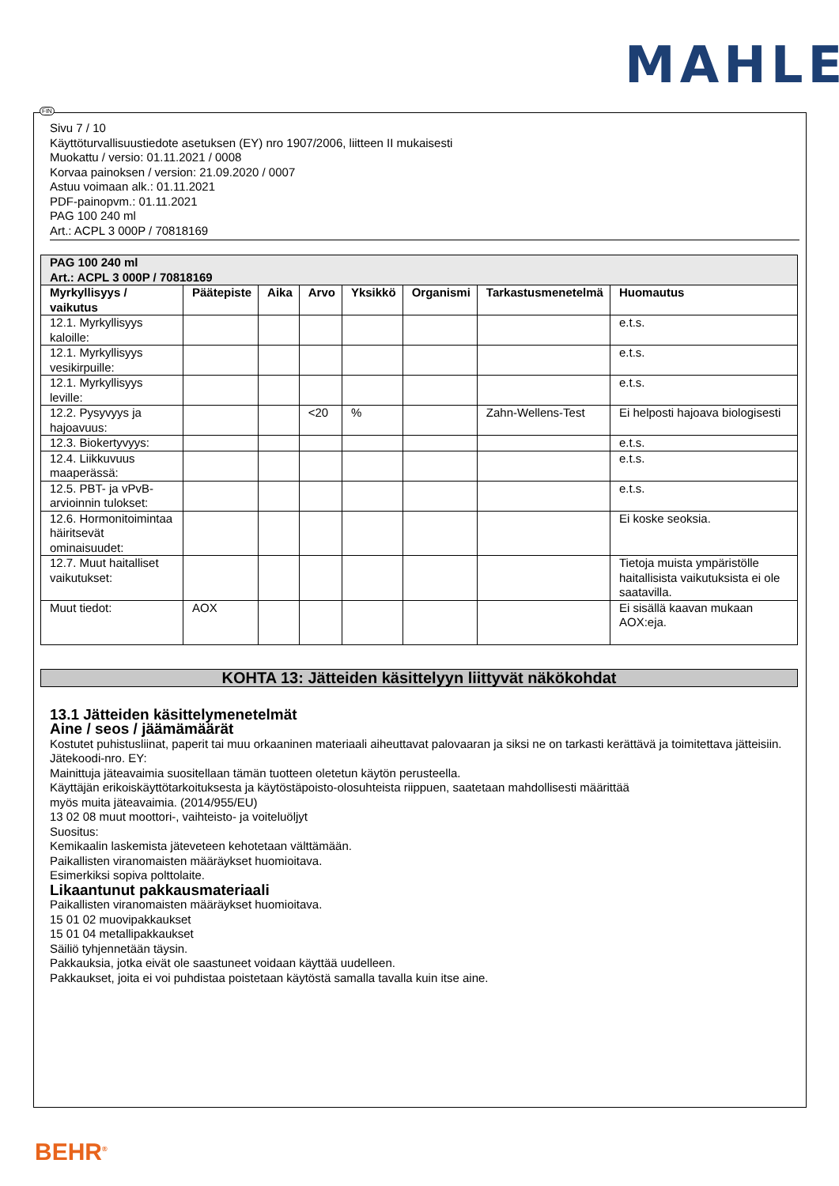MAHLE
Sivu 7 / 10
Käyttöturvallisuustiedote asetuksen (EY) nro 1907/2006, liitteen II mukaisesti
Muokattu / versio: 01.11.2021 / 0008
Korvaa painoksen / version: 21.09.2020 / 0007
Astuu voimaan alk.: 01.11.2021
PDF-painopvm.: 01.11.2021
PAG 100 240 ml
Art.: ACPL 3 000P / 70818169
| PAG 100 240 ml Art.: ACPL 3 000P / 70818169 | | | | | | | |
| --- | --- | --- | --- | --- | --- | --- | --- |
| Myrkyllisyys / vaikutus | Päätepiste | Aika | Arvo | Yksikkö | Organismi | Tarkastusmenetelmä | Huomautus |
| 12.1. Myrkyllisyys kaloille: | | | | | | | e.t.s. |
| 12.1. Myrkyllisyys vesikirpuille: | | | | | | | e.t.s. |
| 12.1. Myrkyllisyys leville: | | | | | | | e.t.s. |
| 12.2. Pysyvyys ja hajoavuus: | | | <20 | % | | Zahn-Wellens-Test | Ei helposti hajoava biologisesti |
| 12.3. Biokertyvyys: | | | | | | | e.t.s. |
| 12.4. Liikkuvuus maaperässä: | | | | | | | e.t.s. |
| 12.5. PBT- ja vPvB-arvioinnin tulokset: | | | | | | | e.t.s. |
| 12.6. Hormonitoimintaa häiritsevät ominaisuudet: | | | | | | | Ei koske seoksia. |
| 12.7. Muut haitalliset vaikutukset: | | | | | | | Tietoja muista ympäristölle haitallisista vaikutuksista ei ole saatavilla. |
| Muut tiedot: | AOX | | | | | | Ei sisällä kaavan mukaan AOX:eja. |
KOHTA 13: Jätteiden käsittelyyn liittyvät näkökohdat
13.1 Jätteiden käsittelymenetelmät
Aine / seos / jäämämäärät
Kostutet puhistusliinat, paperit tai muu orkaaninen materiaali aiheuttavat palovaaran ja siksi ne on tarkasti kerättävä ja toimitettava jätteisiin.
Jätekoodi-nro. EY:
Mainittuja jäteavaimia suositellaan tämän tuotteen oletetun käytön perusteella.
Käyttäjän erikoiskäyttötarkoituksesta ja käytöstäpoisto-olosuhteista riippuen, saatetaan mahdollisesti määrittää
myös muita jäteavaimia. (2014/955/EU)
13 02 08 muut moottori-, vaihteisto- ja voiteluöljyt
Suositus:
Kemikaalin laskemista jäteveteen kehotetaan välttämään.
Paikallisten viranomaisten määräykset huomioitava.
Esimerkiksi sopiva polttolaite.
Likaantunut pakkausmateriaali
Paikallisten viranomaisten määräykset huomioitava.
15 01 02 muovipakkaukset
15 01 04 metallipakkaukset
Säiliö tyhjennetään täysin.
Pakkauksia, jotka eivät ole saastuneet voidaan käyttää uudelleen.
Pakkaukset, joita ei voi puhdistaa poistetaan käytöstä samalla tavalla kuin itse aine.
FIN
BEHR<sup>®</sup>